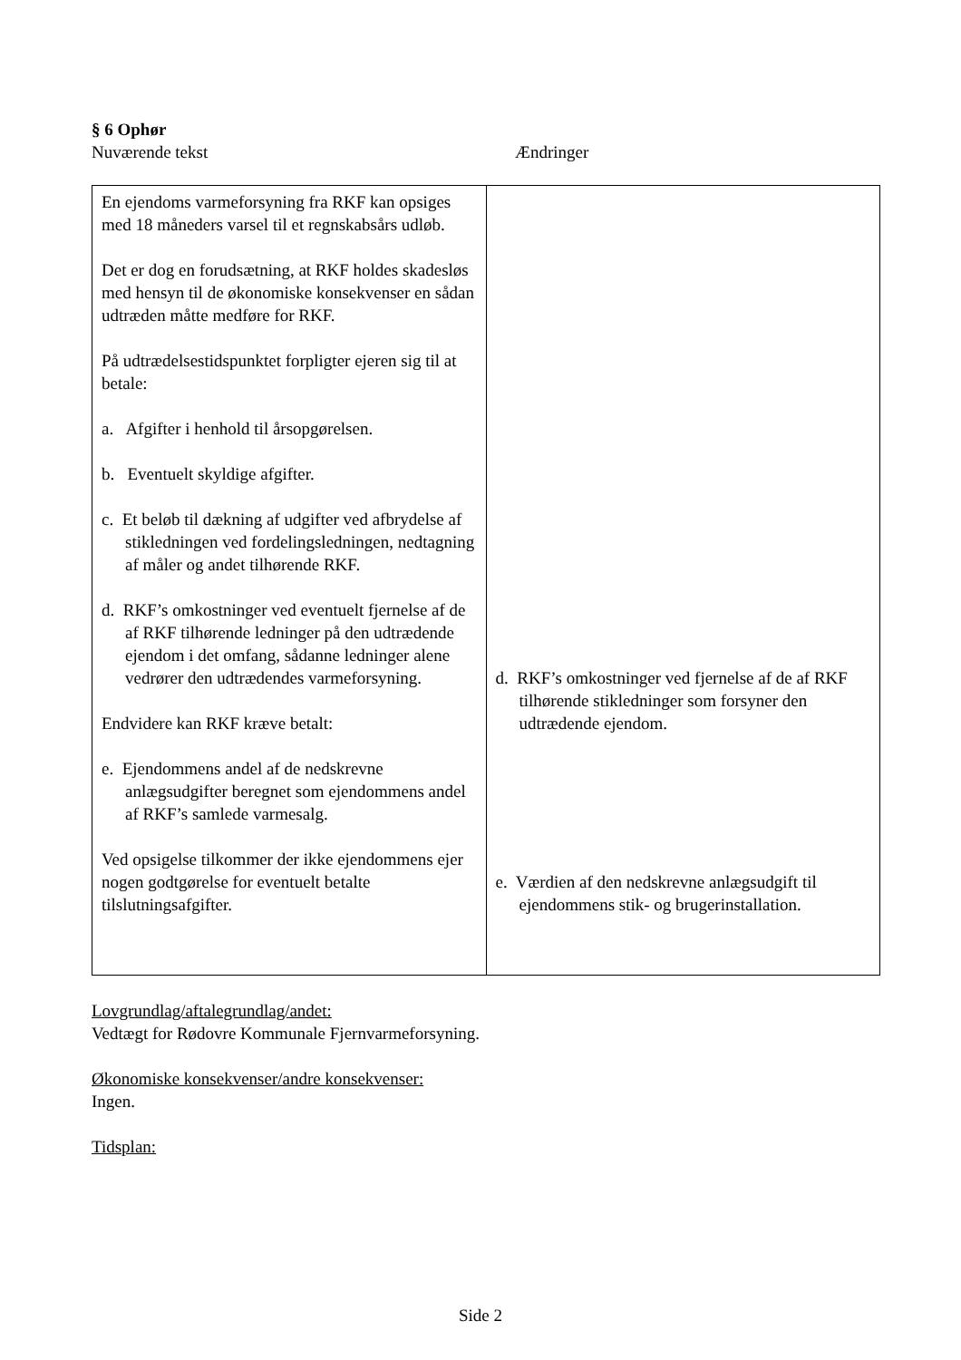§ 6 Ophør
Nuværende tekst Ændringer
| En ejendoms varmeforsyning fra RKF kan opsiges med 18 måneders varsel til et regnskabsårs udløb. Det er dog en forudsætning, at RKF holdes skadesløs med hensyn til de økonomiske konsekvenser en sådan udtræden måtte medføre for RKF. På udtrædelsestidspunktet forpligter ejeren sig til at betale: a. Afgifter i henhold til årsopgørelsen. b. Eventuelt skyldige afgifter. c. Et beløb til dækning af udgifter ved afbrydelse af stikledningen ved fordelingsledningen, nedtagning af måler og andet tilhørende RKF. d. RKF’s omkostninger ved eventuelt fjernelse af de af RKF tilhørende ledninger på den udtrædende ejendom i det omfang, sådanne ledninger alene vedrører den udtrædendes varmeforsyning. Endvidere kan RKF kræve betalt: e. Ejendommens andel af de nedskrevne anlægsudgifter beregnet som ejendommens andel af RKF’s samlede varmesalg. Ved opsigelse tilkommer der ikke ejendommens ejer nogen godtgørelse for eventuelt betalte tilslutningsafgifter. | d. RKF’s omkostninger ved fjernelse af de af RKF tilhørende stikledninger som forsyner den udtrædende ejendom. e. Værdien af den nedskrevne anlægsudgift til ejendommens stik- og brugerinstallation. |
Lovgrundlag/aftalegrundlag/andet:
Vedtægt for Rødovre Kommunale Fjernvarmeforsyning.
Økonomiske konsekvenser/andre konsekvenser:
Ingen.
Tidsplan:
Side 2